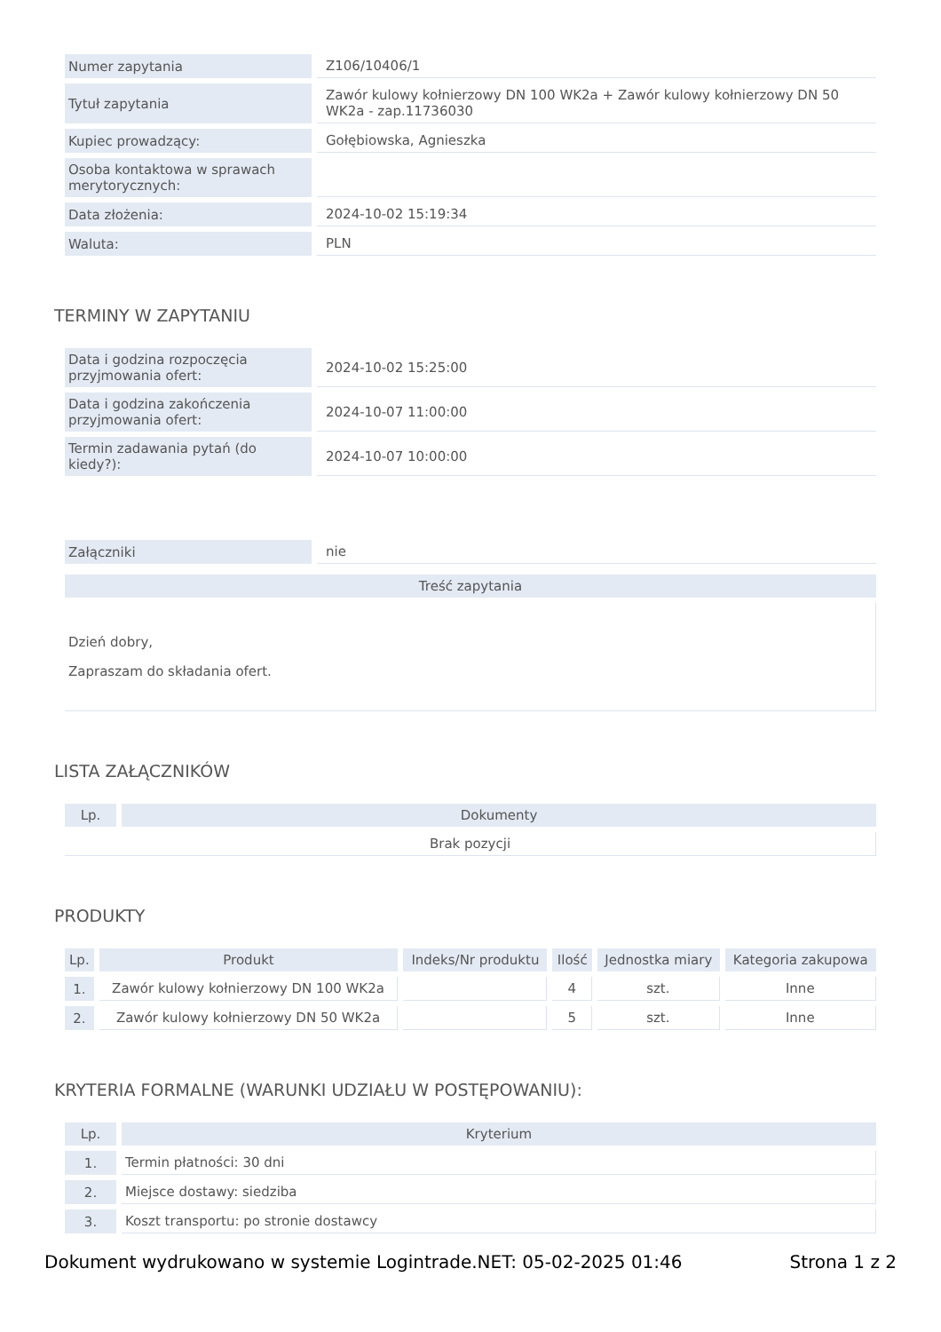| Numer zapytania | Z106/10406/1 |
| Tytuł zapytania | Zawór kulowy kołnierzowy DN 100 WK2a + Zawór kulowy kołnierzowy DN 50 WK2a - zap.11736030 |
| Kupiec prowadzący: | Gołębiowska, Agnieszka |
| Osoba kontaktowa w sprawach merytorycznych: | |
| Data złożenia: | 2024-10-02 15:19:34 |
| Waluta: | PLN |
TERMINY W ZAPYTANIU
| Data i godzina rozpoczęcia przyjmowania ofert: | 2024-10-02 15:25:00 |
| Data i godzina zakończenia przyjmowania ofert: | 2024-10-07 11:00:00 |
| Termin zadawania pytań (do kiedy?): | 2024-10-07 10:00:00 |
| Załączniki | nie |
| Treść zapytania |
| --- |
| Dzień dobry, Zapraszam do składania ofert. |
LISTA ZAŁĄCZNIKÓW
| Lp. | Dokumenty |
| --- | --- |
| Brak pozycji | |
PRODUKTY
| Lp. | Produkt | Indeks/Nr produktu | Ilość | Jednostka miary | Kategoria zakupowa |
| --- | --- | --- | --- | --- | --- |
| 1. | Zawór kulowy kołnierzowy DN 100 WK2a | | 4 | szt. | Inne |
| 2. | Zawór kulowy kołnierzowy DN 50 WK2a | | 5 | szt. | Inne |
KRYTERIA FORMALNE (WARUNKI UDZIAŁU W POSTĘPOWANIU):
| Lp. | Kryterium |
| --- | --- |
| 1. | Termin płatności: 30 dni |
| 2. | Miejsce dostawy: siedziba |
| 3. | Koszt transportu: po stronie dostawcy |
Dokument wydrukowano w systemie Logintrade.NET: 05-02-2025 01:46 Strona 1 z 2